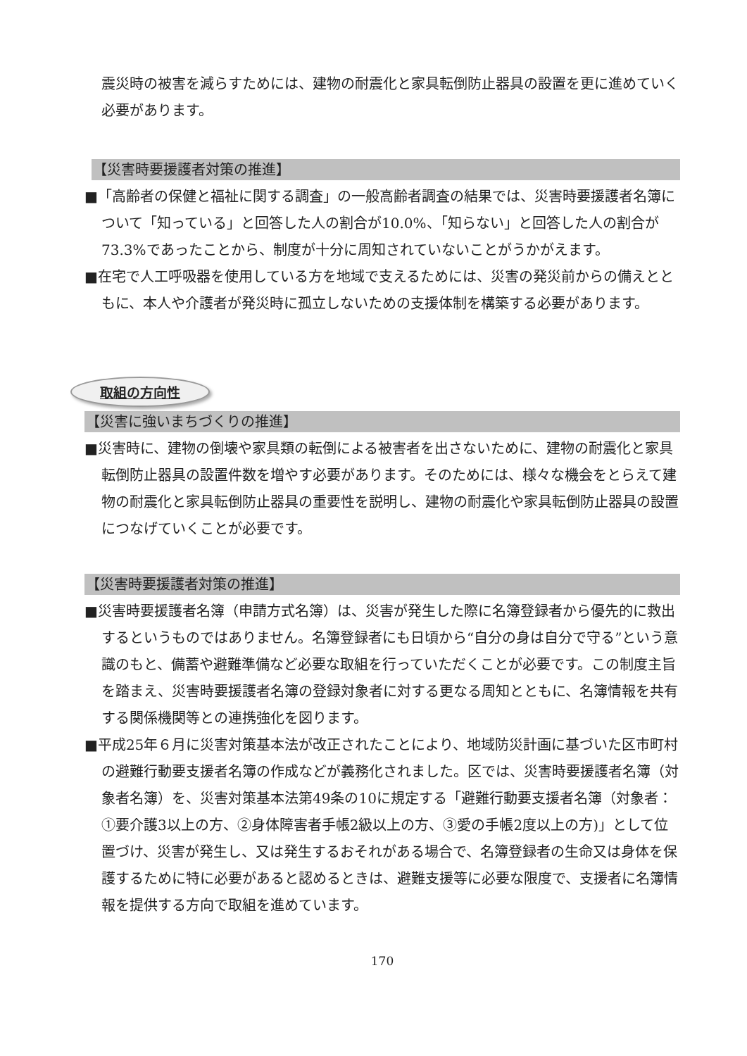震災時の被害を減らすためには、建物の耐震化と家具転倒防止器具の設置を更に進めていく必要があります。
【災害時要援護者対策の推進】
■「高齢者の保健と福祉に関する調査」の一般高齢者調査の結果では、災害時要援護者名簿について「知っている」と回答した人の割合が10.0%、「知らない」と回答した人の割合が73.3%であったことから、制度が十分に周知されていないことがうかがえます。
■在宅で人工呼吸器を使用している方を地域で支えるためには、災害の発災前からの備えとともに、本人や介護者が発災時に孤立しないための支援体制を構築する必要があります。
取組の方向性
【災害に強いまちづくりの推進】
■災害時に、建物の倒壊や家具類の転倒による被害者を出さないために、建物の耐震化と家具転倒防止器具の設置件数を増やす必要があります。そのためには、様々な機会をとらえて建物の耐震化と家具転倒防止器具の重要性を説明し、建物の耐震化や家具転倒防止器具の設置につなげていくことが必要です。
【災害時要援護者対策の推進】
■災害時要援護者名簿（申請方式名簿）は、災害が発生した際に名簿登録者から優先的に救出するというものではありません。名簿登録者にも日頃から“自分の身は自分で守る”という意識のもと、備蓄や避難準備など必要な取組を行っていただくことが必要です。この制度主旨を踏まえ、災害時要援護者名簿の登録対象者に対する更なる周知とともに、名簿情報を共有する関係機関等との連携強化を図ります。
■平成25年６月に災害対策基本法が改正されたことにより、地域防災計画に基づいた区市町村の避難行動要支援者名簿の作成などが義務化されました。区では、災害時要援護者名簿（対象者名簿）を、災害対策基本法第49条の10に規定する「避難行動要支援者名簿（対象者：①要介護3以上の方、②身体障害者手帳2級以上の方、③愛の手帳2度以上の方)」として位置づけ、災害が発生し、又は発生するおそれがある場合で、名簿登録者の生命又は身体を保護するために特に必要があると認めるときは、避難支援等に必要な限度で、支援者に名簿情報を提供する方向で取組を進めています。
170